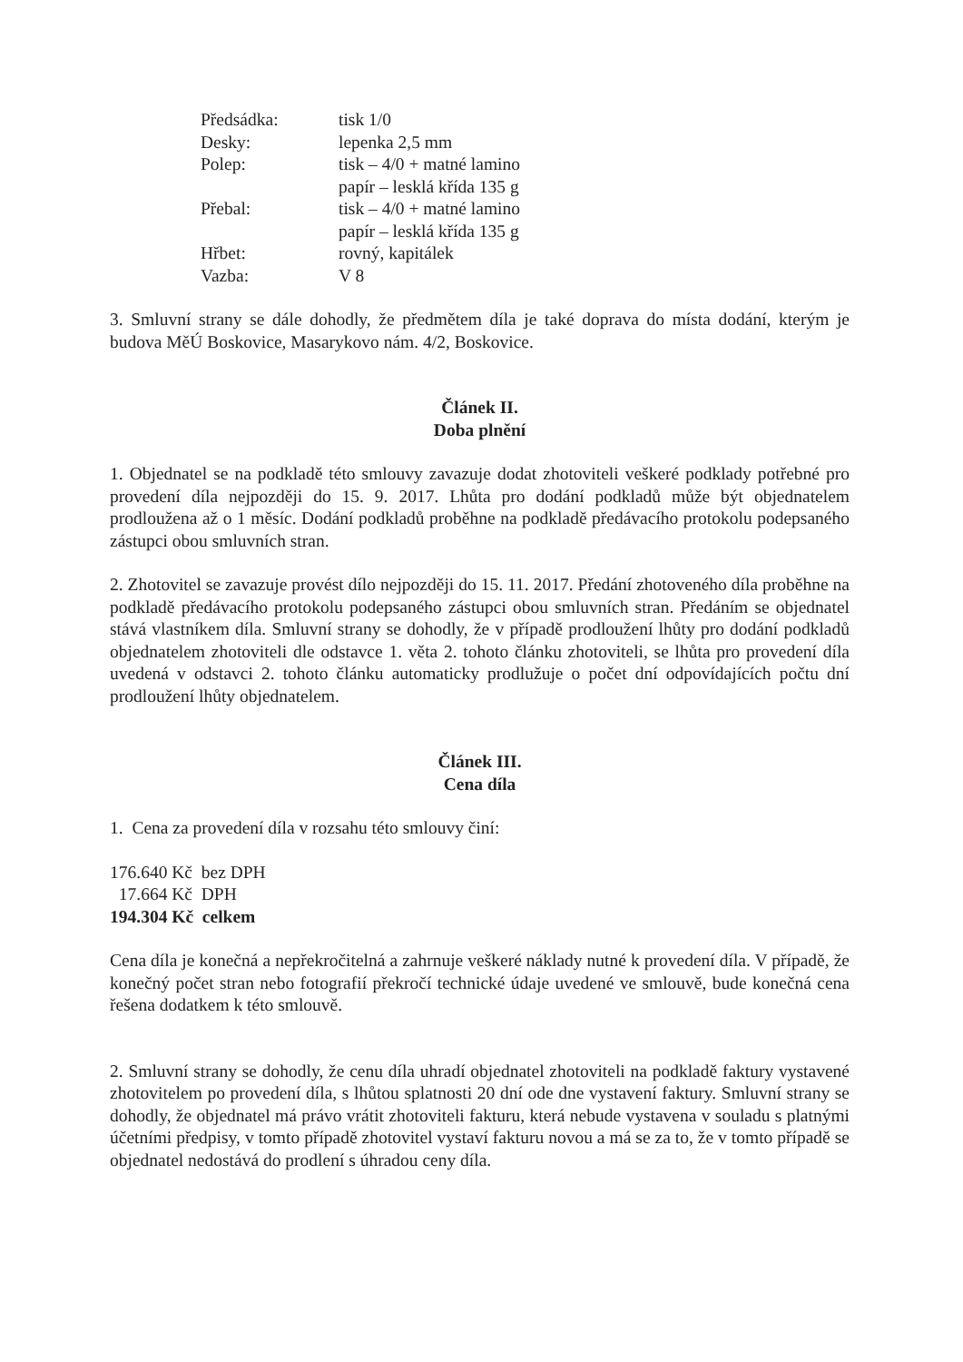Předsádka: tisk 1/0
Desky: lepenka 2,5 mm
Polep: tisk – 4/0 + matné lamino
papír – lesklá křída 135 g
Přebal: tisk – 4/0 + matné lamino
papír – lesklá křída 135 g
Hřbet: rovný, kapitálek
Vazba: V 8
3. Smluvní strany se dále dohodly, že předmětem díla je také doprava do místa dodání, kterým je budova MěÚ Boskovice, Masarykovo nám. 4/2, Boskovice.
Článek II.
Doba plnění
1. Objednatel se na podkladě této smlouvy zavazuje dodat zhotoviteli veškeré podklady potřebné pro provedení díla nejpozději do 15. 9. 2017. Lhůta pro dodání podkladů může být objednatelem prodloužena až o 1 měsíc. Dodání podkladů proběhne na podkladě předávacího protokolu podepsaného zástupci obou smluvních stran.
2. Zhotovitel se zavazuje provést dílo nejpozději do 15. 11. 2017. Předání zhotoveného díla proběhne na podkladě předávacího protokolu podepsaného zástupci obou smluvních stran. Předáním se objednatel stává vlastníkem díla. Smluvní strany se dohodly, že v případě prodloužení lhůty pro dodání podkladů objednatelem zhotoviteli dle odstavce 1. věta 2. tohoto článku zhotoviteli, se lhůta pro provedení díla uvedená v odstavci 2. tohoto článku automaticky prodlužuje o počet dní odpovídajících počtu dní prodloužení lhůty objednatelem.
Článek III.
Cena díla
1. Cena za provedení díla v rozsahu této smlouvy činí:
176.640 Kč bez DPH
17.664 Kč DPH
194.304 Kč celkem
Cena díla je konečná a nepřekročitelná a zahrnuje veškeré náklady nutné k provedení díla. V případě, že konečný počet stran nebo fotografií překročí technické údaje uvedené ve smlouvě, bude konečná cena řešena dodatkem k této smlouvě.
2. Smluvní strany se dohodly, že cenu díla uhradí objednatel zhotoviteli na podkladě faktury vystavené zhotovitelem po provedení díla, s lhůtou splatnosti 20 dní ode dne vystavení faktury. Smluvní strany se dohodly, že objednatel má právo vrátit zhotoviteli fakturu, která nebude vystavena v souladu s platnými účetními předpisy, v tomto případě zhotovitel vystaví fakturu novou a má se za to, že v tomto případě se objednatel nedostává do prodlení s úhradou ceny díla.